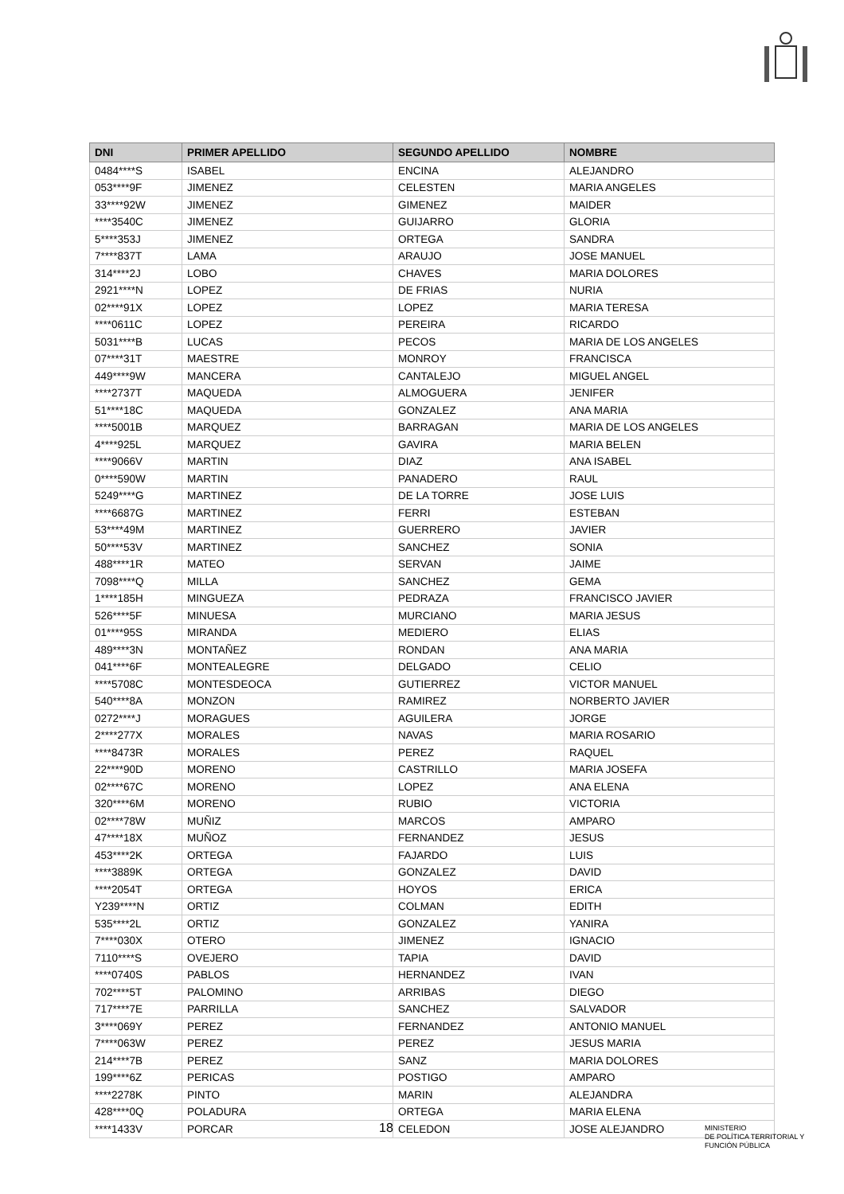| DNI | PRIMER APELLIDO | SEGUNDO APELLIDO | NOMBRE |
| --- | --- | --- | --- |
| 0484****S | ISABEL | ENCINA | ALEJANDRO |
| 053****9F | JIMENEZ | CELESTEN | MARIA ANGELES |
| 33****92W | JIMENEZ | GIMENEZ | MAIDER |
| ****3540C | JIMENEZ | GUIJARRO | GLORIA |
| 5****353J | JIMENEZ | ORTEGA | SANDRA |
| 7****837T | LAMA | ARAUJO | JOSE MANUEL |
| 314****2J | LOBO | CHAVES | MARIA DOLORES |
| 2921****N | LOPEZ | DE FRIAS | NURIA |
| 02****91X | LOPEZ | LOPEZ | MARIA TERESA |
| ****0611C | LOPEZ | PEREIRA | RICARDO |
| 5031****B | LUCAS | PECOS | MARIA DE LOS ANGELES |
| 07****31T | MAESTRE | MONROY | FRANCISCA |
| 449****9W | MANCERA | CANTALEJO | MIGUEL ANGEL |
| ****2737T | MAQUEDA | ALMOGUERA | JENIFER |
| 51****18C | MAQUEDA | GONZALEZ | ANA MARIA |
| ****5001B | MARQUEZ | BARRAGAN | MARIA DE LOS ANGELES |
| 4****925L | MARQUEZ | GAVIRA | MARIA BELEN |
| ****9066V | MARTIN | DIAZ | ANA ISABEL |
| 0****590W | MARTIN | PANADERO | RAUL |
| 5249****G | MARTINEZ | DE LA TORRE | JOSE LUIS |
| ****6687G | MARTINEZ | FERRI | ESTEBAN |
| 53****49M | MARTINEZ | GUERRERO | JAVIER |
| 50****53V | MARTINEZ | SANCHEZ | SONIA |
| 488****1R | MATEO | SERVAN | JAIME |
| 7098****Q | MILLA | SANCHEZ | GEMA |
| 1****185H | MINGUEZA | PEDRAZA | FRANCISCO JAVIER |
| 526****5F | MINUESA | MURCIANO | MARIA JESUS |
| 01****95S | MIRANDA | MEDIERO | ELIAS |
| 489****3N | MONTAÑEZ | RONDAN | ANA MARIA |
| 041****6F | MONTEALEGRE | DELGADO | CELIO |
| ****5708C | MONTESDEOCA | GUTIERREZ | VICTOR MANUEL |
| 540****8A | MONZON | RAMIREZ | NORBERTO JAVIER |
| 0272****J | MORAGUES | AGUILERA | JORGE |
| 2****277X | MORALES | NAVAS | MARIA ROSARIO |
| ****8473R | MORALES | PEREZ | RAQUEL |
| 22****90D | MORENO | CASTRILLO | MARIA JOSEFA |
| 02****67C | MORENO | LOPEZ | ANA ELENA |
| 320****6M | MORENO | RUBIO | VICTORIA |
| 02****78W | MUÑIZ | MARCOS | AMPARO |
| 47****18X | MUÑOZ | FERNANDEZ | JESUS |
| 453****2K | ORTEGA | FAJARDO | LUIS |
| ****3889K | ORTEGA | GONZALEZ | DAVID |
| ****2054T | ORTEGA | HOYOS | ERICA |
| Y239****N | ORTIZ | COLMAN | EDITH |
| 535****2L | ORTIZ | GONZALEZ | YANIRA |
| 7****030X | OTERO | JIMENEZ | IGNACIO |
| 7110****S | OVEJERO | TAPIA | DAVID |
| ****0740S | PABLOS | HERNANDEZ | IVAN |
| 702****5T | PALOMINO | ARRIBAS | DIEGO |
| 717****7E | PARRILLA | SANCHEZ | SALVADOR |
| 3****069Y | PEREZ | FERNANDEZ | ANTONIO MANUEL |
| 7****063W | PEREZ | PEREZ | JESUS MARIA |
| 214****7B | PEREZ | SANZ | MARIA DOLORES |
| 199****6Z | PERICAS | POSTIGO | AMPARO |
| ****2278K | PINTO | MARIN | ALEJANDRA |
| 428****0Q | POLADURA | ORTEGA | MARIA ELENA |
| ****1433V | PORCAR | CELEDON | JOSE ALEJANDRO |
18
MINISTERIO
DE POLÍTICA TERRITORIAL Y
FUNCIÓN PÚBLICA